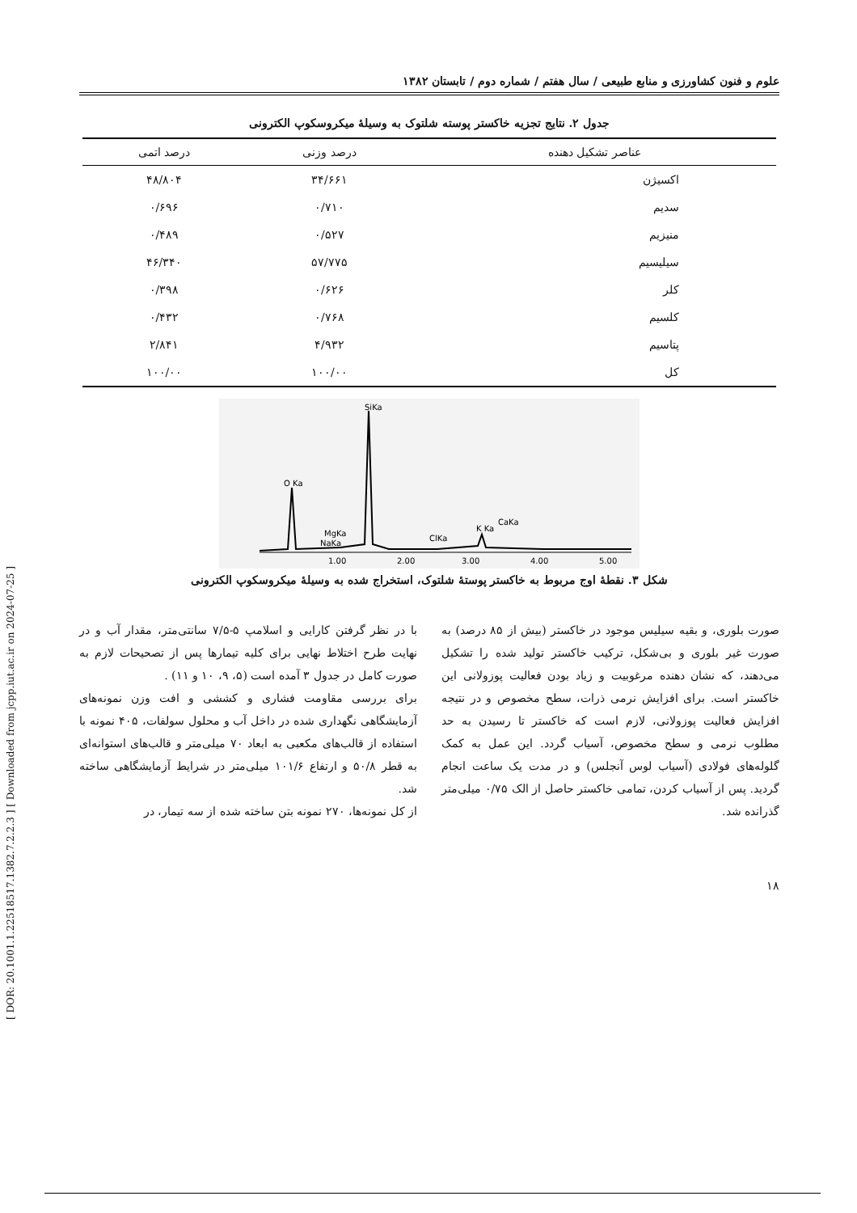[ DOR: 20.1001.1.22518517.1382.7.2.2.3 ] [ Downloaded from jcpp.iut.ac.ir on 2024-07-25 ]
علوم و فنون کشاورزی و منابع طبیعی / سال هفتم / شماره دوم / تابستان ۱۳۸۲
جدول ۲. نتایج تجزیه خاکستر پوسته شلتوک به وسیلهٔ میکروسکوپ الکترونی
| عناصر تشکیل دهنده | درصد وزنی | درصد اتمی |
| --- | --- | --- |
| اکسیژن | ۳۴/۶۶۱ | ۴۸/۸۰۴ |
| سدیم | ۰/۷۱۰ | ۰/۶۹۶ |
| منیزیم | ۰/۵۲۷ | ۰/۴۸۹ |
| سیلیسیم | ۵۷/۷۷۵ | ۴۶/۳۴۰ |
| کلر | ۰/۶۲۶ | ۰/۳۹۸ |
| کلسیم | ۰/۷۶۸ | ۰/۴۳۲ |
| پتاسیم | ۴/۹۳۲ | ۲/۸۴۱ |
| کل | ۱۰۰/۰۰ | ۱۰۰/۰۰ |
SiKa
O Ka
MgKa
NaKa
ClKa
K Ka
CaKa
1.00
2.00
3.00
4.00
5.00
شکل ۳. نقطهٔ اوج مربوط به خاکستر پوستهٔ شلتوک، استخراج شده به وسیلهٔ میکروسکوپ الکترونی
صورت بلوری، و بقیه سیلیس موجود در خاکستر (بیش از ۸۵ درصد) به صورت غیر بلوری و بی‌شکل، ترکیب خاکستر تولید شده را تشکیل می‌دهند، که نشان دهنده مرغوبیت و زیاد بودن فعالیت پوزولانی این خاکستر است. برای افزایش نرمی ذرات، سطح مخصوص و در نتیجه افزایش فعالیت پوزولانی، لازم است که خاکستر تا رسیدن به حد مطلوب نرمی و سطح مخصوص، آسیاب گردد. این عمل به کمک گلوله‌های فولادی (آسیاب لوس آنجلس) و در مدت یک ساعت انجام گردید. پس از آسیاب کردن، تمامی خاکستر حاصل از الک ۰/۷۵ میلی‌متر گذرانده شد.
با در نظر گرفتن کارایی و اسلامپ ۵-۷/۵ سانتی‌متر، مقدار آب و در نهایت طرح اختلاط نهایی برای کلیه تیمارها پس از تصحیحات لازم به صورت کامل در جدول ۳ آمده است (۵، ۹، ۱۰ و ۱۱) .
برای بررسی مقاومت فشاری و کششی و افت وزن نمونه‌های آزمایشگاهی نگهداری شده در داخل آب و محلول سولفات، ۴۰۵ نمونه با استفاده از قالب‌های مکعبی به ابعاد ۷۰ میلی‌متر و قالب‌های استوانه‌ای به قطر ۵۰/۸ و ارتفاع ۱۰۱/۶ میلی‌متر در شرایط آزمایشگاهی ساخته شد.
از کل نمونه‌ها، ۲۷۰ نمونه بتن ساخته شده از سه تیمار، در
۱۸